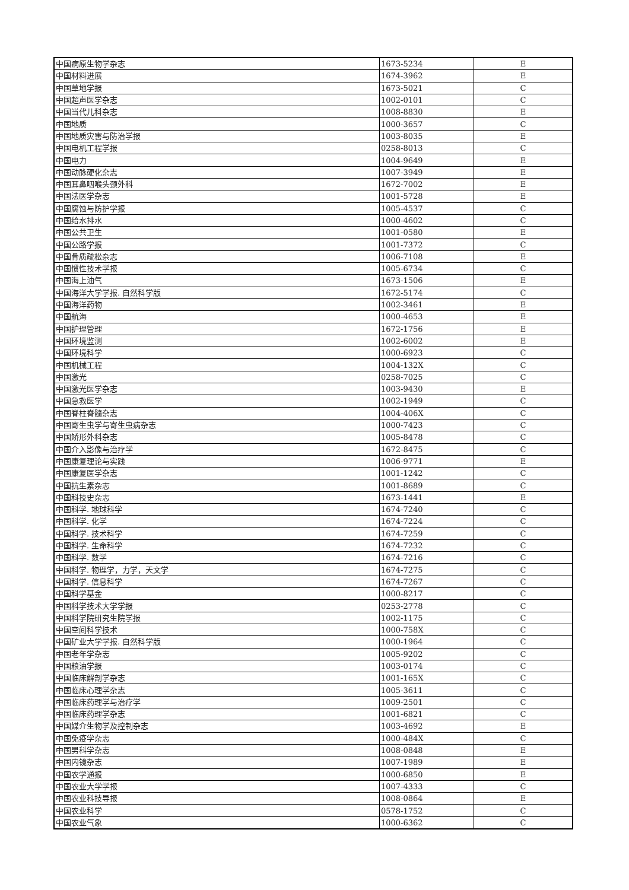| 中国病原生物学杂志 | 1673-5234 | E |
| 中国材料进展 | 1674-3962 | E |
| 中国草地学报 | 1673-5021 | C |
| 中国超声医学杂志 | 1002-0101 | C |
| 中国当代儿科杂志 | 1008-8830 | E |
| 中国地质 | 1000-3657 | C |
| 中国地质灾害与防治学报 | 1003-8035 | E |
| 中国电机工程学报 | 0258-8013 | C |
| 中国电力 | 1004-9649 | E |
| 中国动脉硬化杂志 | 1007-3949 | E |
| 中国耳鼻咽喉头颈外科 | 1672-7002 | E |
| 中国法医学杂志 | 1001-5728 | E |
| 中国腐蚀与防护学报 | 1005-4537 | C |
| 中国给水排水 | 1000-4602 | C |
| 中国公共卫生 | 1001-0580 | E |
| 中国公路学报 | 1001-7372 | C |
| 中国骨质疏松杂志 | 1006-7108 | E |
| 中国惯性技术学报 | 1005-6734 | C |
| 中国海上油气 | 1673-1506 | E |
| 中国海洋大学学报. 自然科学版 | 1672-5174 | C |
| 中国海洋药物 | 1002-3461 | E |
| 中国航海 | 1000-4653 | E |
| 中国护理管理 | 1672-1756 | E |
| 中国环境监测 | 1002-6002 | E |
| 中国环境科学 | 1000-6923 | C |
| 中国机械工程 | 1004-132X | C |
| 中国激光 | 0258-7025 | C |
| 中国激光医学杂志 | 1003-9430 | E |
| 中国急救医学 | 1002-1949 | C |
| 中国脊柱脊髓杂志 | 1004-406X | C |
| 中国寄生虫学与寄生虫病杂志 | 1000-7423 | C |
| 中国矫形外科杂志 | 1005-8478 | C |
| 中国介入影像与治疗学 | 1672-8475 | C |
| 中国康复理论与实践 | 1006-9771 | E |
| 中国康复医学杂志 | 1001-1242 | C |
| 中国抗生素杂志 | 1001-8689 | C |
| 中国科技史杂志 | 1673-1441 | E |
| 中国科学. 地球科学 | 1674-7240 | C |
| 中国科学. 化学 | 1674-7224 | C |
| 中国科学. 技术科学 | 1674-7259 | C |
| 中国科学. 生命科学 | 1674-7232 | C |
| 中国科学. 数学 | 1674-7216 | C |
| 中国科学. 物理学，力学，天文学 | 1674-7275 | C |
| 中国科学. 信息科学 | 1674-7267 | C |
| 中国科学基金 | 1000-8217 | C |
| 中国科学技术大学学报 | 0253-2778 | C |
| 中国科学院研究生院学报 | 1002-1175 | C |
| 中国空间科学技术 | 1000-758X | C |
| 中国矿业大学学报. 自然科学版 | 1000-1964 | C |
| 中国老年学杂志 | 1005-9202 | C |
| 中国粮油学报 | 1003-0174 | C |
| 中国临床解剖学杂志 | 1001-165X | C |
| 中国临床心理学杂志 | 1005-3611 | C |
| 中国临床药理学与治疗学 | 1009-2501 | C |
| 中国临床药理学杂志 | 1001-6821 | C |
| 中国媒介生物学及控制杂志 | 1003-4692 | E |
| 中国免疫学杂志 | 1000-484X | C |
| 中国男科学杂志 | 1008-0848 | E |
| 中国内镜杂志 | 1007-1989 | E |
| 中国农学通报 | 1000-6850 | E |
| 中国农业大学学报 | 1007-4333 | C |
| 中国农业科技导报 | 1008-0864 | E |
| 中国农业科学 | 0578-1752 | C |
| 中国农业气象 | 1000-6362 | C |